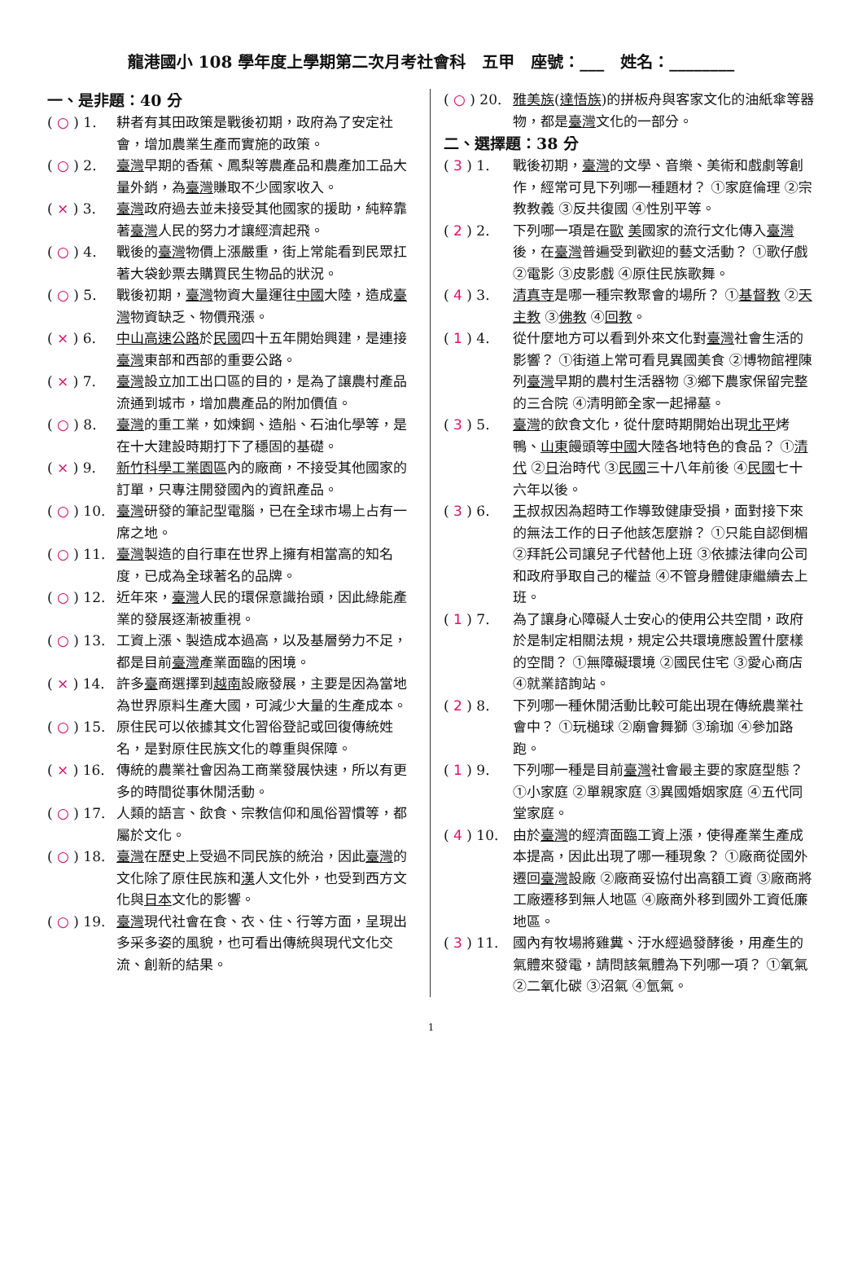龍港國小 108 學年度上學期第二次月考社會科　五甲　座號：___　姓名：________
一、是非題：40 分
( ○ ) 1. 耕者有其田政策是戰後初期，政府為了安定社會，增加農業生產而實施的政策。
( ○ ) 2. 臺灣早期的香蕉、鳳梨等農產品和農產加工品大量外銷，為臺灣賺取不少國家收入。
( × ) 3. 臺灣政府過去並未接受其他國家的援助，純粹靠著臺灣人民的努力才讓經濟起飛。
( ○ ) 4. 戰後的臺灣物價上漲嚴重，街上常能看到民眾扛著大袋鈔票去購買民生物品的狀況。
( ○ ) 5. 戰後初期，臺灣物資大量運往中國大陸，造成臺灣物資缺乏、物價飛漲。
( × ) 6. 中山高速公路於民國四十五年開始興建，是連接臺灣東部和西部的重要公路。
( × ) 7. 臺灣設立加工出口區的目的，是為了讓農村產品流通到城市，增加農產品的附加價值。
( ○ ) 8. 臺灣的重工業，如煉鋼、造船、石油化學等，是在十大建設時期打下了穩固的基礎。
( × ) 9. 新竹科學工業園區內的廠商，不接受其他國家的訂單，只專注開發國內的資訊產品。
( ○ ) 10. 臺灣研發的筆記型電腦，已在全球市場上占有一席之地。
( ○ ) 11. 臺灣製造的自行車在世界上擁有相當高的知名度，已成為全球著名的品牌。
( ○ ) 12. 近年來，臺灣人民的環保意識抬頭，因此綠能產業的發展逐漸被重視。
( ○ ) 13. 工資上漲、製造成本過高，以及基層勞力不足，都是目前臺灣產業面臨的困境。
( × ) 14. 許多臺商選擇到越南設廠發展，主要是因為當地為世界原料生產大國，可減少大量的生產成本。
( ○ ) 15. 原住民可以依據其文化習俗登記或回復傳統姓名，是對原住民族文化的尊重與保障。
( × ) 16. 傳統的農業社會因為工商業發展快速，所以有更多的時間從事休閒活動。
( ○ ) 17. 人類的語言、飲食、宗教信仰和風俗習慣等，都屬於文化。
( ○ ) 18. 臺灣在歷史上受過不同民族的統治，因此臺灣的文化除了原住民族和漢人文化外，也受到西方文化與日本文化的影響。
( ○ ) 19. 臺灣現代社會在食、衣、住、行等方面，呈現出多采多姿的風貌，也可看出傳統與現代文化交流、創新的結果。
( ○ ) 20. 雅美族(達悟族)的拼板舟與客家文化的油紙傘等器物，都是臺灣文化的一部分。
二、選擇題：38 分
( 3 ) 1. 戰後初期，臺灣的文學、音樂、美術和戲劇等創作，經常可見下列哪一種題材？ ①家庭倫理 ②宗教教義 ③反共復國 ④性別平等。
( 2 ) 2. 下列哪一項是在歐 美國家的流行文化傳入臺灣後，在臺灣普遍受到歡迎的藝文活動？ ①歌仔戲 ②電影 ③皮影戲 ④原住民族歌舞。
( 4 ) 3. 清真寺是哪一種宗教聚會的場所？ ①基督教 ②天主教 ③佛教 ④回教。
( 1 ) 4. 從什麼地方可以看到外來文化對臺灣社會生活的影響？ ①街道上常可看見異國美食 ②博物館裡陳列臺灣早期的農村生活器物 ③鄉下農家保留完整的三合院 ④清明節全家一起掃墓。
( 3 ) 5. 臺灣的飲食文化，從什麼時期開始出現北平烤鴨、山東饅頭等中國大陸各地特色的食品？ ①清代 ②日治時代 ③民國三十八年前後 ④民國七十六年以後。
( 3 ) 6. 王叔叔因為超時工作導致健康受損，面對接下來的無法工作的日子他該怎麼辦？ ①只能自認倒楣 ②拜託公司讓兒子代替他上班 ③依據法律向公司和政府爭取自己的權益 ④不管身體健康繼續去上班。
( 1 ) 7. 為了讓身心障礙人士安心的使用公共空間，政府於是制定相關法規，規定公共環境應設置什麼樣的空間？ ①無障礙環境 ②國民住宅 ③愛心商店 ④就業諮詢站。
( 2 ) 8. 下列哪一種休閒活動比較可能出現在傳統農業社會中？ ①玩槌球 ②廟會舞獅 ③瑜珈 ④參加路跑。
( 1 ) 9. 下列哪一種是目前臺灣社會最主要的家庭型態？ ①小家庭 ②單親家庭 ③異國婚姻家庭 ④五代同堂家庭。
( 4 ) 10. 由於臺灣的經濟面臨工資上漲，使得產業生產成本提高，因此出現了哪一種現象？ ①廠商從國外遷回臺灣設廠 ②廠商妥協付出高額工資 ③廠商將工廠遷移到無人地區 ④廠商外移到國外工資低廉地區。
( 3 ) 11. 國內有牧場將雞糞、汙水經過發酵後，用產生的氣體來發電，請問該氣體為下列哪一項？ ①氧氣 ②二氧化碳 ③沼氣 ④氫氣。
1